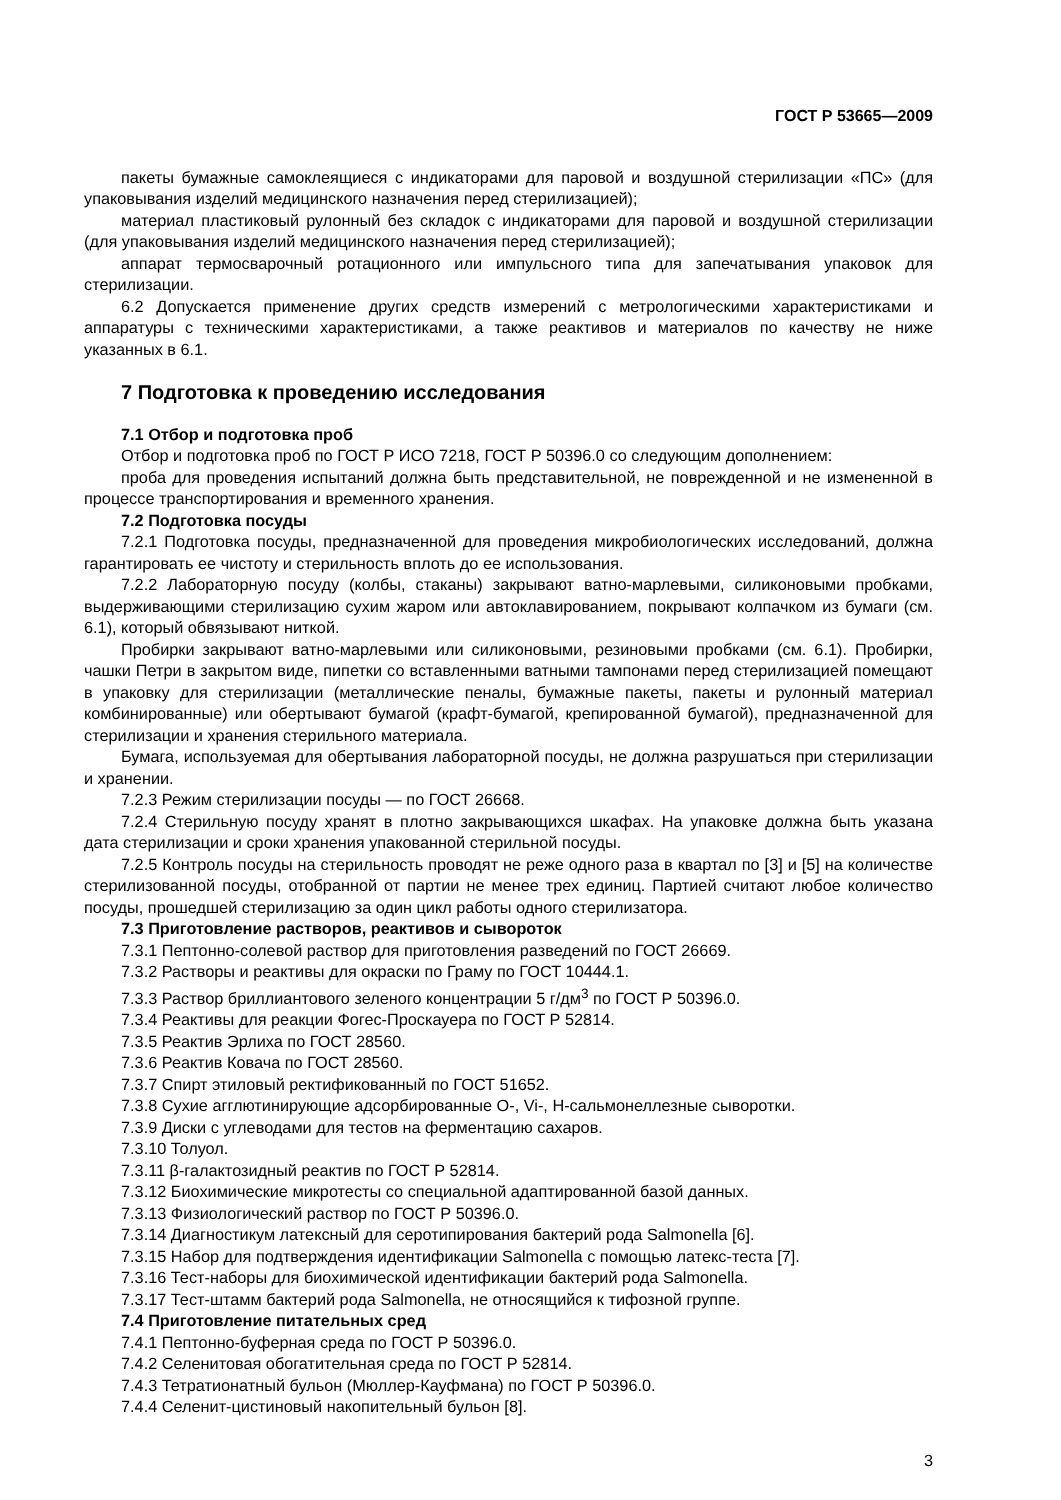ГОСТ Р 53665—2009
пакеты бумажные самоклеящиеся с индикаторами для паровой и воздушной стерилизации «ПС» (для упаковывания изделий медицинского назначения перед стерилизацией);
материал пластиковый рулонный без складок с индикаторами для паровой и воздушной стерилизации (для упаковывания изделий медицинского назначения перед стерилизацией);
аппарат термосварочный ротационного или импульсного типа для запечатывания упаковок для стерилизации.
6.2 Допускается применение других средств измерений с метрологическими характеристиками и аппаратуры с техническими характеристиками, а также реактивов и материалов по качеству не ниже указанных в 6.1.
7 Подготовка к проведению исследования
7.1 Отбор и подготовка проб
Отбор и подготовка проб по ГОСТ Р ИСО 7218, ГОСТ Р 50396.0 со следующим дополнением:
проба для проведения испытаний должна быть представительной, не поврежденной и не измененной в процессе транспортирования и временного хранения.
7.2 Подготовка посуды
7.2.1 Подготовка посуды, предназначенной для проведения микробиологических исследований, должна гарантировать ее чистоту и стерильность вплоть до ее использования.
7.2.2 Лабораторную посуду (колбы, стаканы) закрывают ватно-марлевыми, силиконовыми пробками, выдерживающими стерилизацию сухим жаром или автоклавированием, покрывают колпачком из бумаги (см. 6.1), который обвязывают ниткой.
Пробирки закрывают ватно-марлевыми или силиконовыми, резиновыми пробками (см. 6.1). Пробирки, чашки Петри в закрытом виде, пипетки со вставленными ватными тампонами перед стерилизацией помещают в упаковку для стерилизации (металлические пеналы, бумажные пакеты, пакеты и рулонный материал комбинированные) или обертывают бумагой (крафт-бумагой, крепированной бумагой), предназначенной для стерилизации и хранения стерильного материала.
Бумага, используемая для обертывания лабораторной посуды, не должна разрушаться при стерилизации и хранении.
7.2.3 Режим стерилизации посуды — по ГОСТ 26668.
7.2.4 Стерильную посуду хранят в плотно закрывающихся шкафах. На упаковке должна быть указана дата стерилизации и сроки хранения упакованной стерильной посуды.
7.2.5 Контроль посуды на стерильность проводят не реже одного раза в квартал по [3] и [5] на количестве стерилизованной посуды, отобранной от партии не менее трех единиц. Партией считают любое количество посуды, прошедшей стерилизацию за один цикл работы одного стерилизатора.
7.3 Приготовление растворов, реактивов и сывороток
7.3.1 Пептонно-солевой раствор для приготовления разведений по ГОСТ 26669.
7.3.2 Растворы и реактивы для окраски по Граму по ГОСТ 10444.1.
7.3.3 Раствор бриллиантового зеленого концентрации 5 г/дм<sup>3</sup> по ГОСТ Р 50396.0.
7.3.4 Реактивы для реакции Фогес-Проскауера по ГОСТ Р 52814.
7.3.5 Реактив Эрлиха по ГОСТ 28560.
7.3.6 Реактив Ковача по ГОСТ 28560.
7.3.7 Спирт этиловый ректификованный по ГОСТ 51652.
7.3.8 Сухие агглютинирующие адсорбированные О-, Vi-, Н-сальмонеллезные сыворотки.
7.3.9 Диски с углеводами для тестов на ферментацию сахаров.
7.3.10 Толуол.
7.3.11 β-галактозидный реактив по ГОСТ Р 52814.
7.3.12 Биохимические микротесты со специальной адаптированной базой данных.
7.3.13 Физиологический раствор по ГОСТ Р 50396.0.
7.3.14 Диагностикум латексный для серотипирования бактерий рода Salmonella [6].
7.3.15 Набор для подтверждения идентификации Salmonella с помощью латекс-теста [7].
7.3.16 Тест-наборы для биохимической идентификации бактерий рода Salmonella.
7.3.17 Тест-штамм бактерий рода Salmonella, не относящийся к тифозной группе.
7.4 Приготовление питательных сред
7.4.1 Пептонно-буферная среда по ГОСТ Р 50396.0.
7.4.2 Селенитовая обогатительная среда по ГОСТ Р 52814.
7.4.3 Тетратионатный бульон (Мюллер-Кауфмана) по ГОСТ Р 50396.0.
7.4.4 Селенит-цистиновый накопительный бульон [8].
3